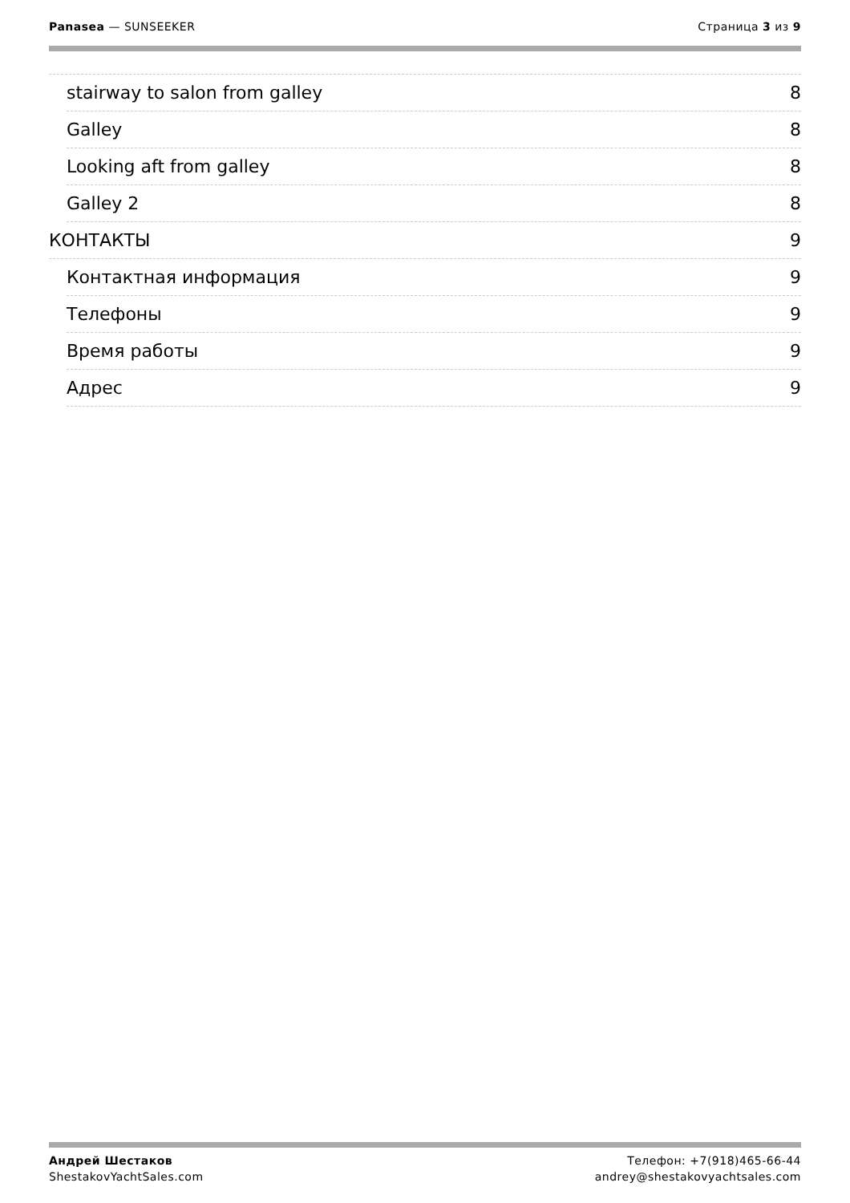Panasea — SUNSEEKER Страница 3 из 9
stairway to salon from galley 8
Galley 8
Looking aft from galley 8
Galley 2 8
КОНТАКТЫ 9
Контактная информация 9
Телефоны 9
Время работы 9
Адрес 9
Андрей Шестаков
ShestakovYachtSales.com
Телефон: +7(918)465-66-44
andrey@shestakovyachtsales.com